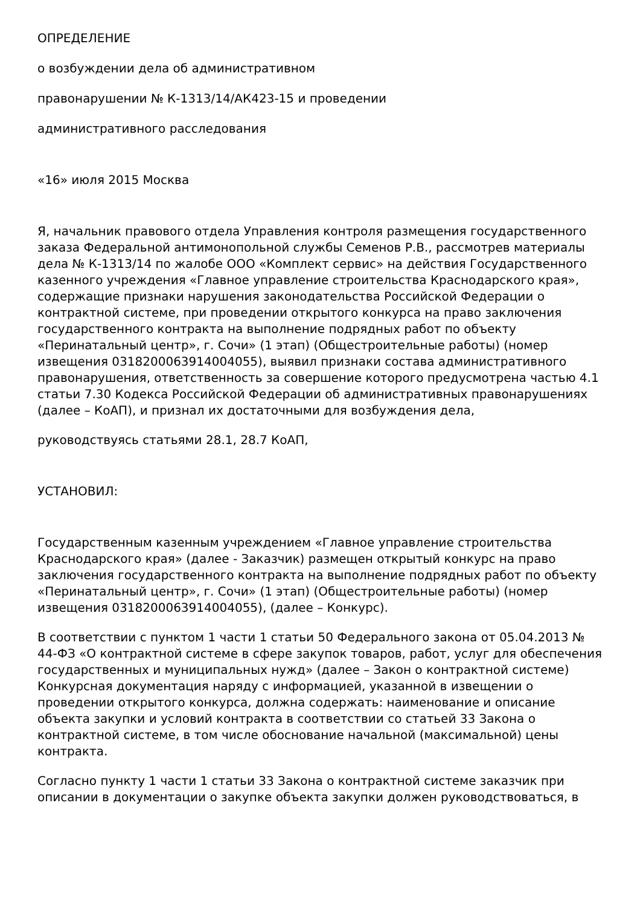ОПРЕДЕЛЕНИЕ
о возбуждении дела об административном
правонарушении № К-1313/14/АК423-15 и проведении
административного расследования
«16» июля 2015 Москва
Я, начальник правового отдела Управления контроля размещения государственного заказа Федеральной антимонопольной службы Семенов Р.В., рассмотрев материалы дела № К-1313/14 по жалобе ООО «Комплект сервис» на действия Государственного казенного учреждения «Главное управление строительства Краснодарского края», содержащие признаки нарушения законодательства Российской Федерации о контрактной системе, при проведении открытого конкурса на право заключения государственного контракта на выполнение подрядных работ по объекту «Перинатальный центр», г. Сочи» (1 этап) (Общестроительные работы) (номер извещения 0318200063914004055), выявил признаки состава административного правонарушения, ответственность за совершение которого предусмотрена частью 4.1 статьи 7.30 Кодекса Российской Федерации об административных правонарушениях (далее – КоАП), и признал их достаточными для возбуждения дела,
руководствуясь статьями 28.1, 28.7 КоАП,
УСТАНОВИЛ:
Государственным казенным учреждением «Главное управление строительства Краснодарского края» (далее - Заказчик) размещен открытый конкурс на право заключения государственного контракта на выполнение подрядных работ по объекту «Перинатальный центр», г. Сочи» (1 этап) (Общестроительные работы) (номер извещения 0318200063914004055), (далее – Конкурс).
В соответствии с пунктом 1 части 1 статьи 50 Федерального закона от 05.04.2013 № 44-ФЗ «О контрактной системе в сфере закупок товаров, работ, услуг для обеспечения государственных и муниципальных нужд» (далее – Закон о контрактной системе) Конкурсная документация наряду с информацией, указанной в извещении о проведении открытого конкурса, должна содержать: наименование и описание объекта закупки и условий контракта в соответствии со статьей 33 Закона о контрактной системе, в том числе обоснование начальной (максимальной) цены контракта.
Согласно пункту 1 части 1 статьи 33 Закона о контрактной системе заказчик при описании в документации о закупке объекта закупки должен руководствоваться, в